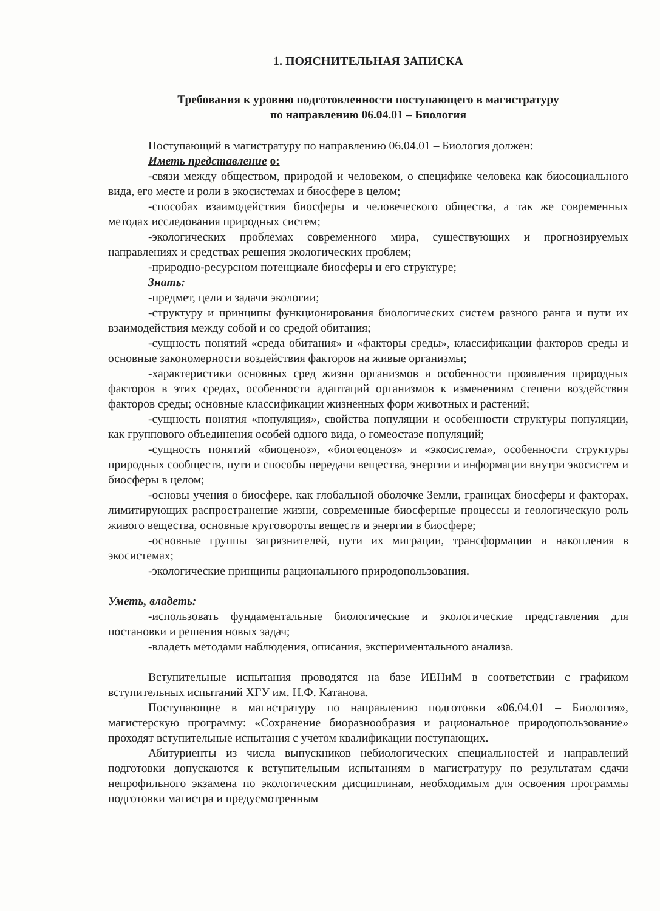1. ПОЯСНИТЕЛЬНАЯ ЗАПИСКА
Требования к уровню подготовленности поступающего в магистратуру
по направлению 06.04.01 – Биология
Поступающий в магистратуру по направлению 06.04.01 – Биология должен:
Иметь представление о:
-связи между обществом, природой и человеком, о специфике человека как биосоциального вида, его месте и роли в экосистемах и биосфере в целом;
-способах взаимодействия биосферы и человеческого общества, а так же современных методах исследования природных систем;
-экологических проблемах современного мира, существующих и прогнозируемых направлениях и средствах решения экологических проблем;
-природно-ресурсном потенциале биосферы и его структуре;
Знать:
-предмет, цели и задачи экологии;
-структуру и принципы функционирования биологических систем разного ранга и пути их взаимодействия между собой и со средой обитания;
-сущность понятий «среда обитания» и «факторы среды», классификации факторов среды и основные закономерности воздействия факторов на живые организмы;
-характеристики основных сред жизни организмов и особенности проявления природных факторов в этих средах, особенности адаптаций организмов к изменениям степени воздействия факторов среды; основные классификации жизненных форм животных и растений;
-сущность понятия «популяция», свойства популяции и особенности структуры популяции, как группового объединения особей одного вида, о гомеостазе популяций;
-сущность понятий «биоценоз», «биогеоценоз» и «экосистема», особенности структуры природных сообществ, пути и способы передачи вещества, энергии и информации внутри экосистем и биосферы в целом;
-основы учения о биосфере, как глобальной оболочке Земли, границах биосферы и факторах, лимитирующих распространение жизни, современные биосферные процессы и геологическую роль живого вещества, основные круговороты веществ и энергии в биосфере;
-основные группы загрязнителей, пути их миграции, трансформации и накопления в экосистемах;
-экологические принципы рационального природопользования.
Уметь, владеть:
-использовать фундаментальные биологические и экологические представления для постановки и решения новых задач;
-владеть методами наблюдения, описания, экспериментального анализа.
Вступительные испытания проводятся на базе ИЕНиМ в соответствии с графиком вступительных испытаний ХГУ им. Н.Ф. Катанова.
Поступающие в магистратуру по направлению подготовки «06.04.01 – Биология», магистерскую программу: «Сохранение биоразнообразия и рациональное природопользование» проходят вступительные испытания с учетом квалификации поступающих.
Абитуриенты из числа выпускников небиологических специальностей и направлений подготовки допускаются к вступительным испытаниям в магистратуру по результатам сдачи непрофильного экзамена по экологическим дисциплинам, необходимым для освоения программы подготовки магистра и предусмотренным